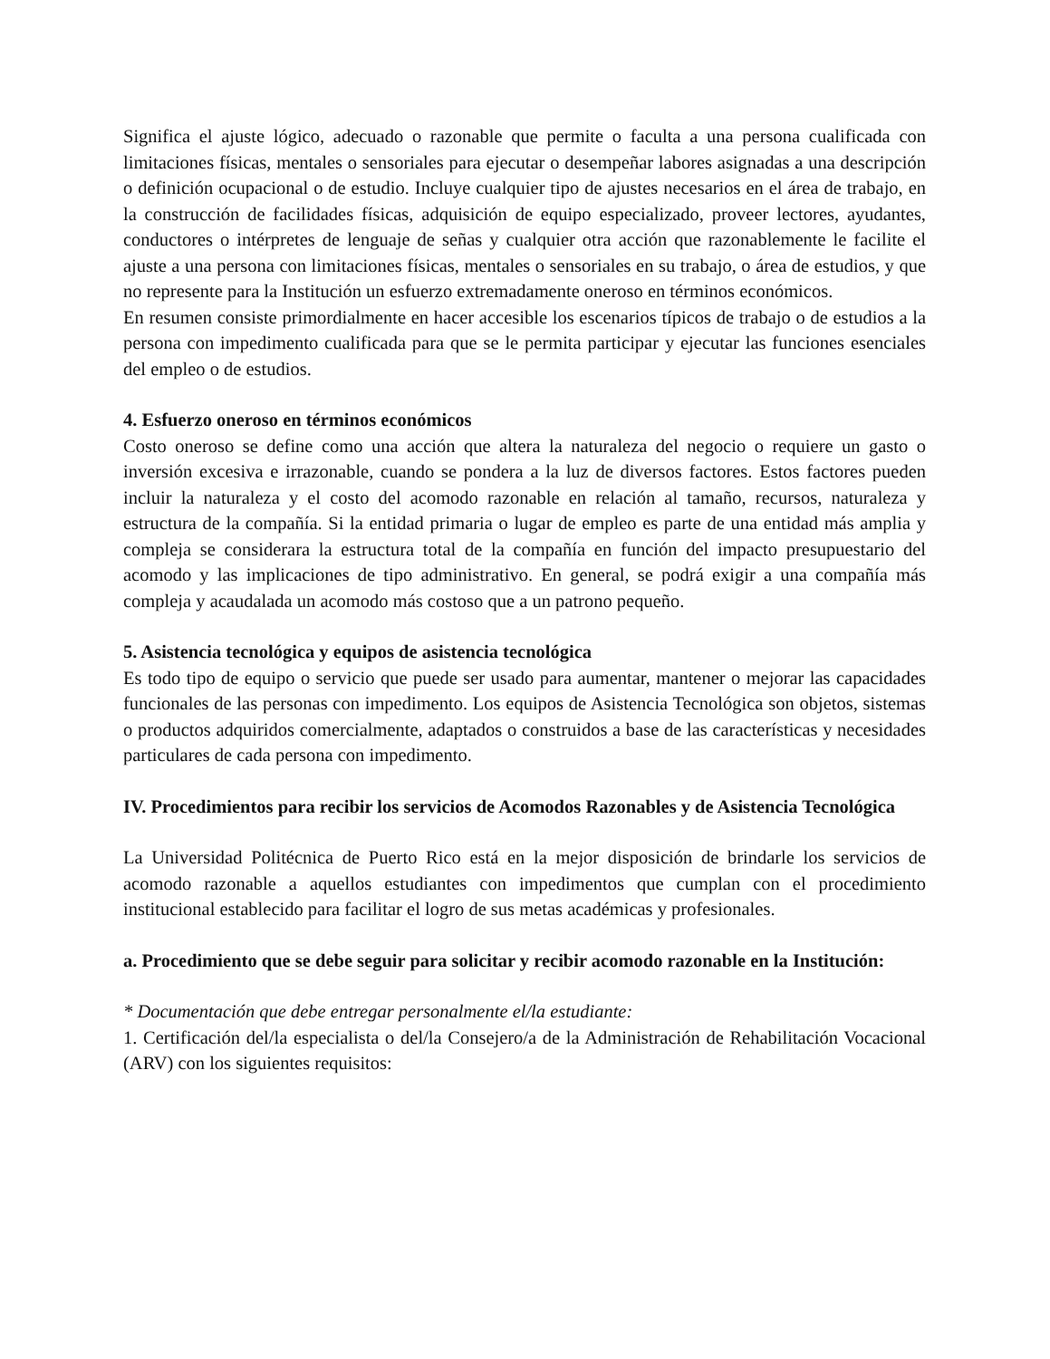Significa el ajuste lógico, adecuado o razonable que permite o faculta a una persona cualificada con limitaciones físicas, mentales o sensoriales para ejecutar o desempeñar labores asignadas a una descripción o definición ocupacional o de estudio. Incluye cualquier tipo de ajustes necesarios en el área de trabajo, en la construcción de facilidades físicas, adquisición de equipo especializado, proveer lectores, ayudantes, conductores o intérpretes de lenguaje de señas y cualquier otra acción que razonablemente le facilite el ajuste a una persona con limitaciones físicas, mentales o sensoriales en su trabajo, o área de estudios, y que no represente para la Institución un esfuerzo extremadamente oneroso en términos económicos.
En resumen consiste primordialmente en hacer accesible los escenarios típicos de trabajo o de estudios a la persona con impedimento cualificada para que se le permita participar y ejecutar las funciones esenciales del empleo o de estudios.
4. Esfuerzo oneroso en términos económicos
Costo oneroso se define como una acción que altera la naturaleza del negocio o requiere un gasto o inversión excesiva e irrazonable, cuando se pondera a la luz de diversos factores. Estos factores pueden incluir la naturaleza y el costo del acomodo razonable en relación al tamaño, recursos, naturaleza y estructura de la compañía. Si la entidad primaria o lugar de empleo es parte de una entidad más amplia y compleja se considerara la estructura total de la compañía en función del impacto presupuestario del acomodo y las implicaciones de tipo administrativo. En general, se podrá exigir a una compañía más compleja y acaudalada un acomodo más costoso que a un patrono pequeño.
5. Asistencia tecnológica y equipos de asistencia tecnológica
Es todo tipo de equipo o servicio que puede ser usado para aumentar, mantener o mejorar las capacidades funcionales de las personas con impedimento. Los equipos de Asistencia Tecnológica son objetos, sistemas o productos adquiridos comercialmente, adaptados o construidos a base de las características y necesidades particulares de cada persona con impedimento.
IV. Procedimientos para recibir los servicios de Acomodos Razonables y de Asistencia Tecnológica
La Universidad Politécnica de Puerto Rico está en la mejor disposición de brindarle los servicios de acomodo razonable a aquellos estudiantes con impedimentos que cumplan con el procedimiento institucional establecido para facilitar el logro de sus metas académicas y profesionales.
a. Procedimiento que se debe seguir para solicitar y recibir acomodo razonable en la Institución:
* Documentación que debe entregar personalmente el/la estudiante:
1. Certificación del/la especialista o del/la Consejero/a de la Administración de Rehabilitación Vocacional (ARV) con los siguientes requisitos: